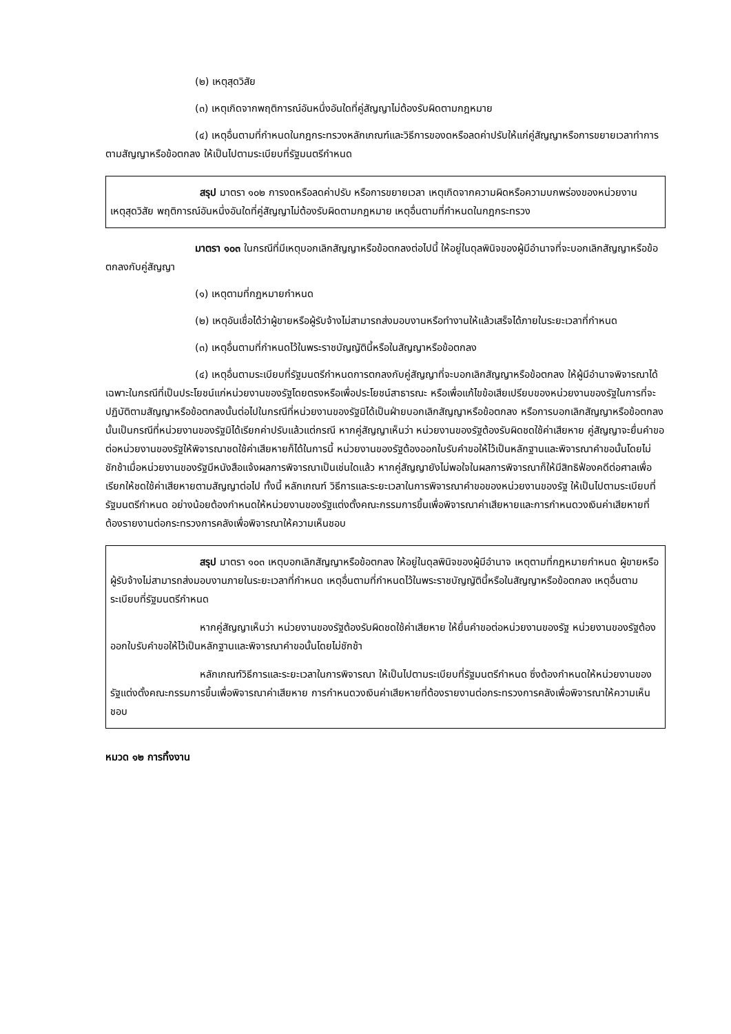(๒) เหตุสุดวิสัย
(๓) เหตุเกิดจากพฤติการณ์อันหนึ่งอันใดที่คู่สัญญาไม่ต้องรับผิดตามกฎหมาย
(๔) เหตุอื่นตามที่กำหนดในกฎกระทรวงหลักเกณฑ์และวิธีการของดหรือลดค่าปรับให้แก่คู่สัญญาหรือการขยายเวลาทำการตามสัญญาหรือข้อตกลง ให้เป็นไปตามระเบียบที่รัฐมนตรีกำหนด
สรุป มาตรา ๑๐๒ การงดหรือลดค่าปรับ หรือการขยายเวลา เหตุเกิดจากความผิดหรือความบกพร่องของหน่วยงาน เหตุสุดวิสัย พฤติการณ์อันหนึ่งอันใดที่คู่สัญญาไม่ต้องรับผิดตามกฎหมาย เหตุอื่นตามที่กำหนดในกฎกระทรวง
มาตรา ๑๐๓ ในกรณีที่มีเหตุบอกเลิกสัญญาหรือข้อตกลงต่อไปนี้ ให้อยู่ในดุลพินิจของผู้มีอำนาจที่จะบอกเลิกสัญญาหรือข้อตกลงกับคู่สัญญา
(๑) เหตุตามที่กฎหมายกำหนด
(๒) เหตุอันเชื่อได้ว่าผู้ขายหรือผู้รับจ้างไม่สามารถส่งมอบงานหรือทำงานให้แล้วเสร็จได้ภายในระยะเวลาที่กำหนด
(๓) เหตุอื่นตามที่กำหนดไว้ในพระราชบัญญัตินี้หรือในสัญญาหรือข้อตกลง
(๔) เหตุอื่นตามระเบียบที่รัฐมนตรีกำหนดการตกลงกับคู่สัญญาที่จะบอกเลิกสัญญาหรือข้อตกลง ให้ผู้มีอำนาจพิจารณาได้เฉพาะในกรณีที่เป็นประโยชน์แก่หน่วยงานของรัฐโดยตรงหรือเพื่อประโยชน์สาธารณะ หรือเพื่อแก้ไขข้อเสียเปรียบของหน่วยงานของรัฐในการที่จะปฏิบัติตามสัญญาหรือข้อตกลงนั้นต่อไปในกรณีที่หน่วยงานของรัฐมิได้เป็นฝ่ายบอกเลิกสัญญาหรือข้อตกลง หรือการบอกเลิกสัญญาหรือข้อตกลงนั้นเป็นกรณีที่หน่วยงานของรัฐมิได้เรียกค่าปรับแล้วแต่กรณี หากคู่สัญญาเห็นว่า หน่วยงานของรัฐต้องรับผิดชดใช้ค่าเสียหาย คู่สัญญาจะยื่นคำขอต่อหน่วยงานของรัฐให้พิจารณาชดใช้ค่าเสียหายก็ได้ในการนี้ หน่วยงานของรัฐต้องออกใบรับคำขอให้ไว้เป็นหลักฐานและพิจารณาคำขอนั้นโดยไม่ชักช้าเมื่อหน่วยงานของรัฐมีหนังสือแจ้งผลการพิจารณาเป็นเช่นใดแล้ว หากคู่สัญญายังไม่พอใจในผลการพิจารณาก็ให้มีสิทธิฟ้องคดีต่อศาลเพื่อเรียกให้ชดใช้ค่าเสียหายตามสัญญาต่อไป ทั้งนี้ หลักเกณฑ์ วิธีการและระยะเวลาในการพิจารณาคำขอของหน่วยงานของรัฐ ให้เป็นไปตามระเบียบที่รัฐมนตรีกำหนด อย่างน้อยต้องกำหนดให้หน่วยงานของรัฐแต่งตั้งคณะกรรมการขึ้นเพื่อพิจารณาค่าเสียหายและการกำหนดวงเงินค่าเสียหายที่ต้องรายงานต่อกระทรวงการคลังเพื่อพิจารณาให้ความเห็นชอบ
สรุป มาตรา ๑๐๓ เหตุบอกเลิกสัญญาหรือข้อตกลง ให้อยู่ในดุลพินิจของผู้มีอำนาจ เหตุตามที่กฎหมายกำหนด ผู้ขายหรือผู้รับจ้างไม่สามารถส่งมอบงานภายในระยะเวลาที่กำหนด เหตุอื่นตามที่กำหนดไว้ในพระราชบัญญัตินี้หรือในสัญญาหรือข้อตกลง เหตุอื่นตามระเบียบที่รัฐมนตรีกำหนด
หากคู่สัญญาเห็นว่า หน่วยงานของรัฐต้องรับผิดชดใช้ค่าเสียหาย ให้ยื่นคำขอต่อหน่วยงานของรัฐ หน่วยงานของรัฐต้องออกใบรับคำขอให้ไว้เป็นหลักฐานและพิจารณาคำขอนั้นโดยไม่ชักช้า
หลักเกณฑ์วิธีการและระยะเวลาในการพิจารณา ให้เป็นไปตามระเบียบที่รัฐมนตรีกำหนด ซึ่งต้องกำหนดให้หน่วยงานของรัฐแต่งตั้งคณะกรรมการขึ้นเพื่อพิจารณาค่าเสียหาย การกำหนดวงเงินค่าเสียหายที่ต้องรายงานต่อกระทรวงการคลังเพื่อพิจารณาให้ความเห็นชอบ
หมวด ๑๒ การทิ้งงาน